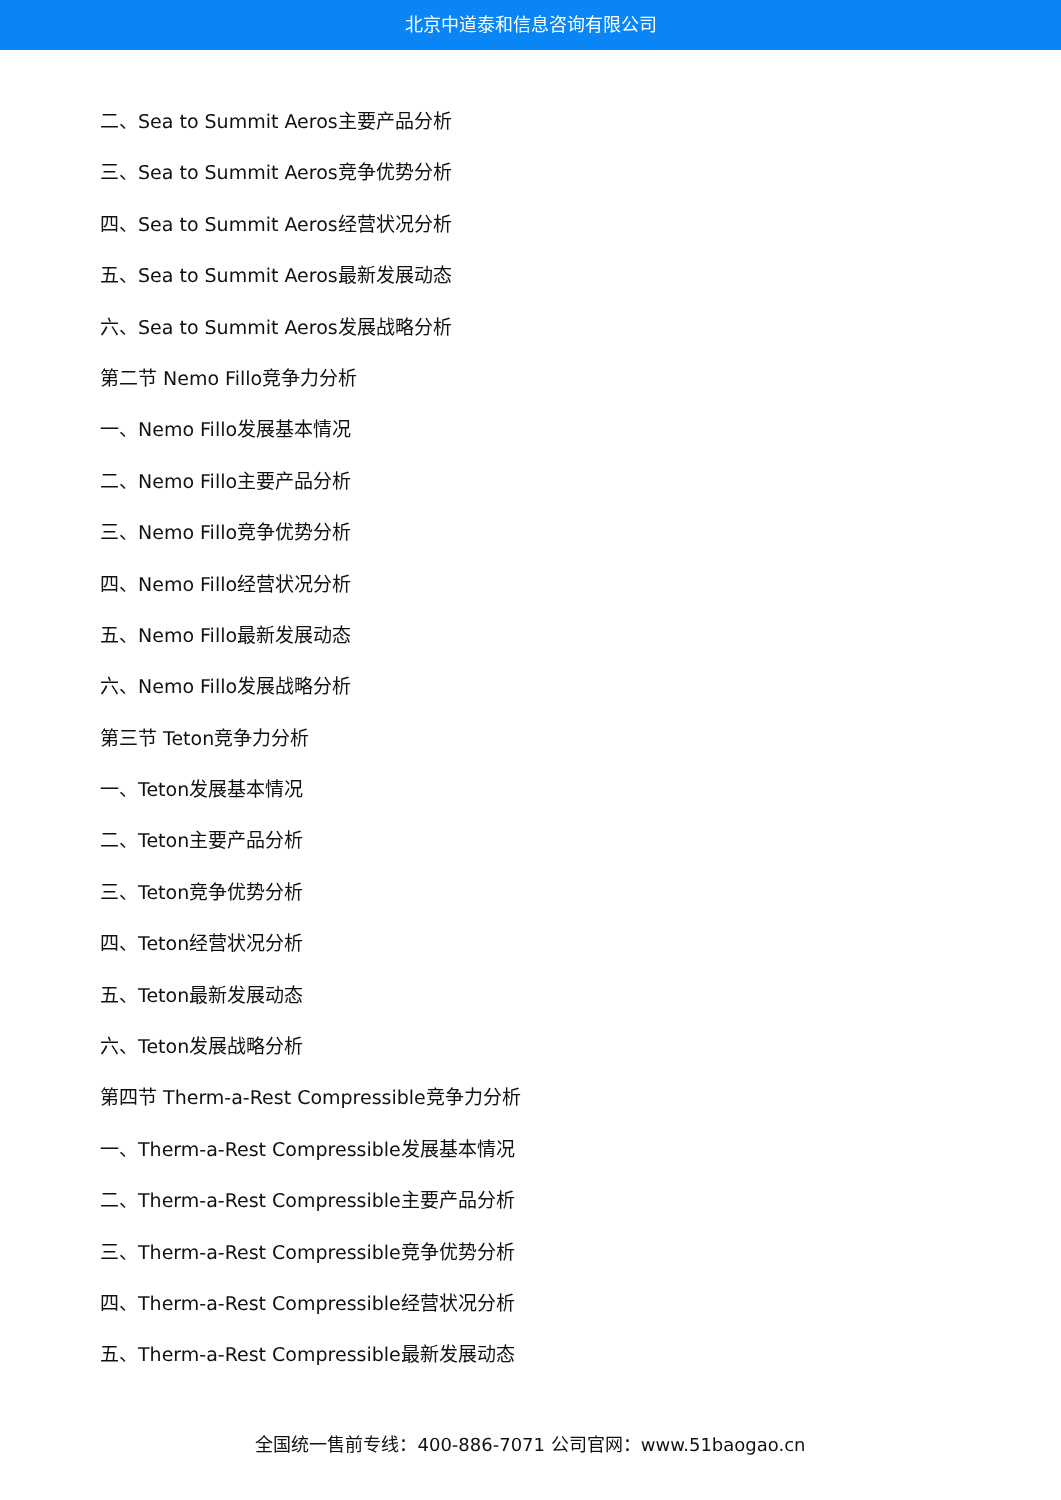北京中道泰和信息咨询有限公司
二、Sea to Summit Aeros主要产品分析
三、Sea to Summit Aeros竞争优势分析
四、Sea to Summit Aeros经营状况分析
五、Sea to Summit Aeros最新发展动态
六、Sea to Summit Aeros发展战略分析
第二节 Nemo Fillo竞争力分析
一、Nemo Fillo发展基本情况
二、Nemo Fillo主要产品分析
三、Nemo Fillo竞争优势分析
四、Nemo Fillo经营状况分析
五、Nemo Fillo最新发展动态
六、Nemo Fillo发展战略分析
第三节 Teton竞争力分析
一、Teton发展基本情况
二、Teton主要产品分析
三、Teton竞争优势分析
四、Teton经营状况分析
五、Teton最新发展动态
六、Teton发展战略分析
第四节 Therm-a-Rest Compressible竞争力分析
一、Therm-a-Rest Compressible发展基本情况
二、Therm-a-Rest Compressible主要产品分析
三、Therm-a-Rest Compressible竞争优势分析
四、Therm-a-Rest Compressible经营状况分析
五、Therm-a-Rest Compressible最新发展动态
全国统一售前专线：400-886-7071 公司官网：www.51baogao.cn